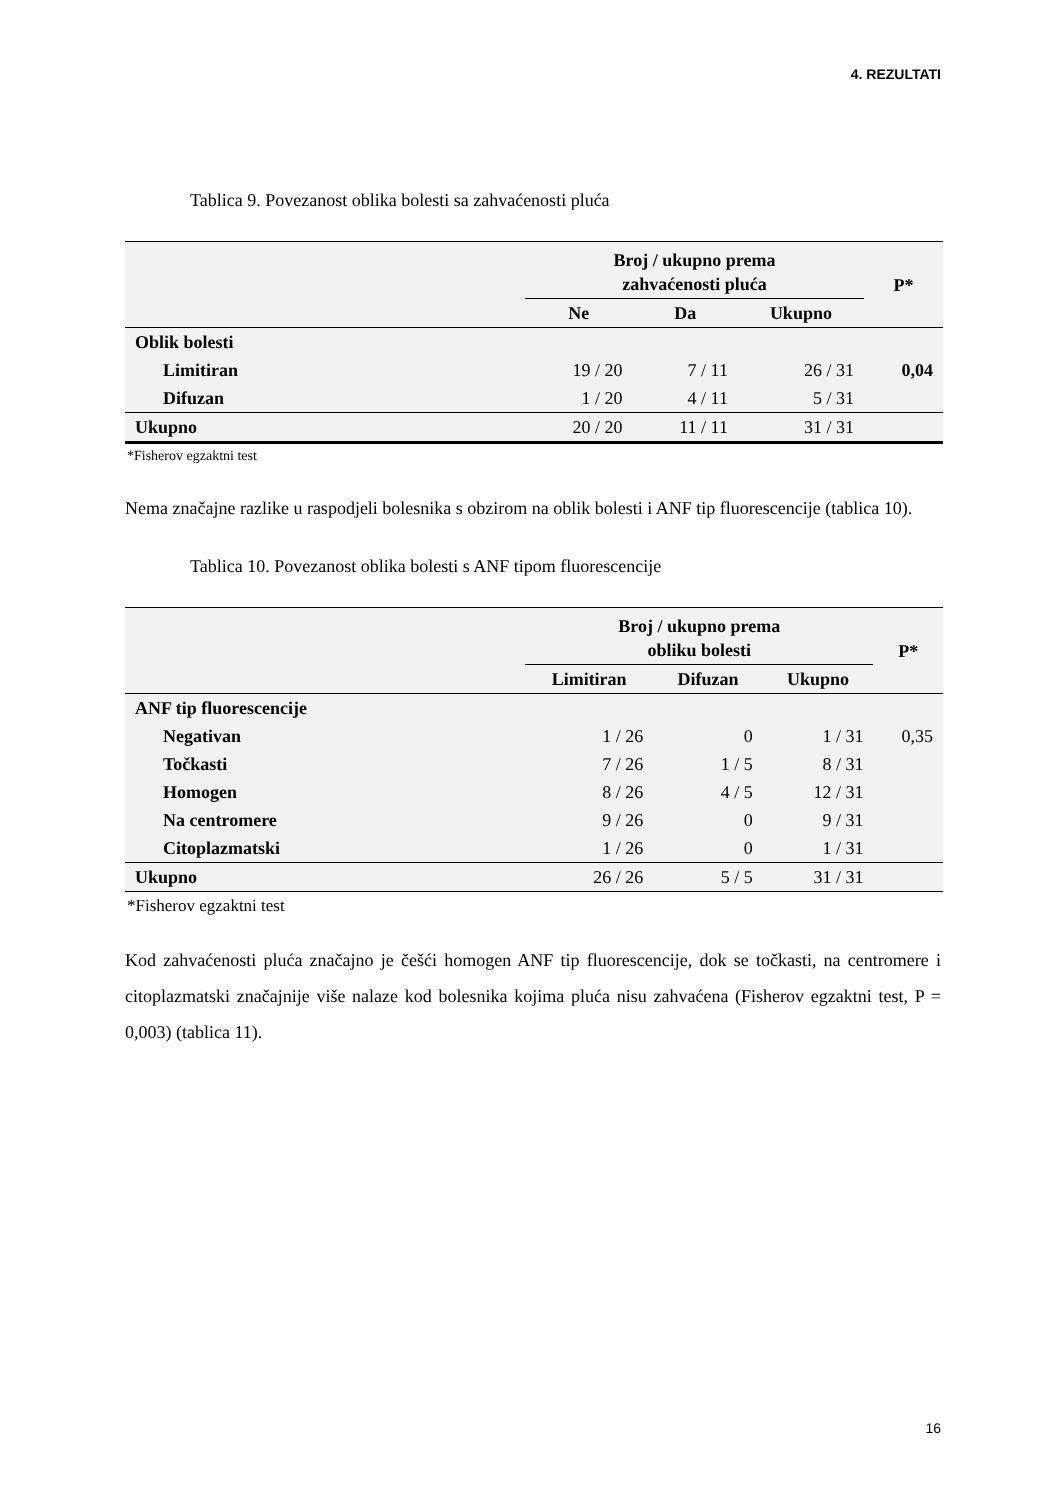4. REZULTATI
Tablica 9. Povezanost oblika bolesti sa zahvaćenosti pluća
| | Broj / ukupno prema zahvaćenosti pluća | | | P* |
| --- | --- | --- | --- | --- |
| | Ne | Da | Ukupno | |
| Oblik bolesti | | | | |
| Limitiran | 19 / 20 | 7 / 11 | 26 / 31 | 0,04 |
| Difuzan | 1 / 20 | 4 / 11 | 5 / 31 | |
| Ukupno | 20 / 20 | 11 / 11 | 31 / 31 | |
*Fisherov egzaktni test
Nema značajne razlike u raspodjeli bolesnika s obzirom na oblik bolesti i ANF tip fluorescencije (tablica 10).
Tablica 10. Povezanost oblika bolesti s ANF tipom fluorescencije
| | Broj / ukupno prema obliku bolesti | | | P* |
| --- | --- | --- | --- | --- |
| | Limitiran | Difuzan | Ukupno | |
| ANF tip fluorescencije | | | | |
| Negativan | 1 / 26 | 0 | 1 / 31 | 0,35 |
| Točkasti | 7 / 26 | 1 / 5 | 8 / 31 | |
| Homogen | 8 / 26 | 4 / 5 | 12 / 31 | |
| Na centromere | 9 / 26 | 0 | 9 / 31 | |
| Citoplazmatski | 1 / 26 | 0 | 1 / 31 | |
| Ukupno | 26 / 26 | 5 / 5 | 31 / 31 | |
*Fisherov egzaktni test
Kod zahvaćenosti pluća značajno je češći homogen ANF tip fluorescencije, dok se točkasti, na centromere i citoplazmatski značajnije više nalaze kod bolesnika kojima pluća nisu zahvaćena (Fisherov egzaktni test, P = 0,003) (tablica 11).
16